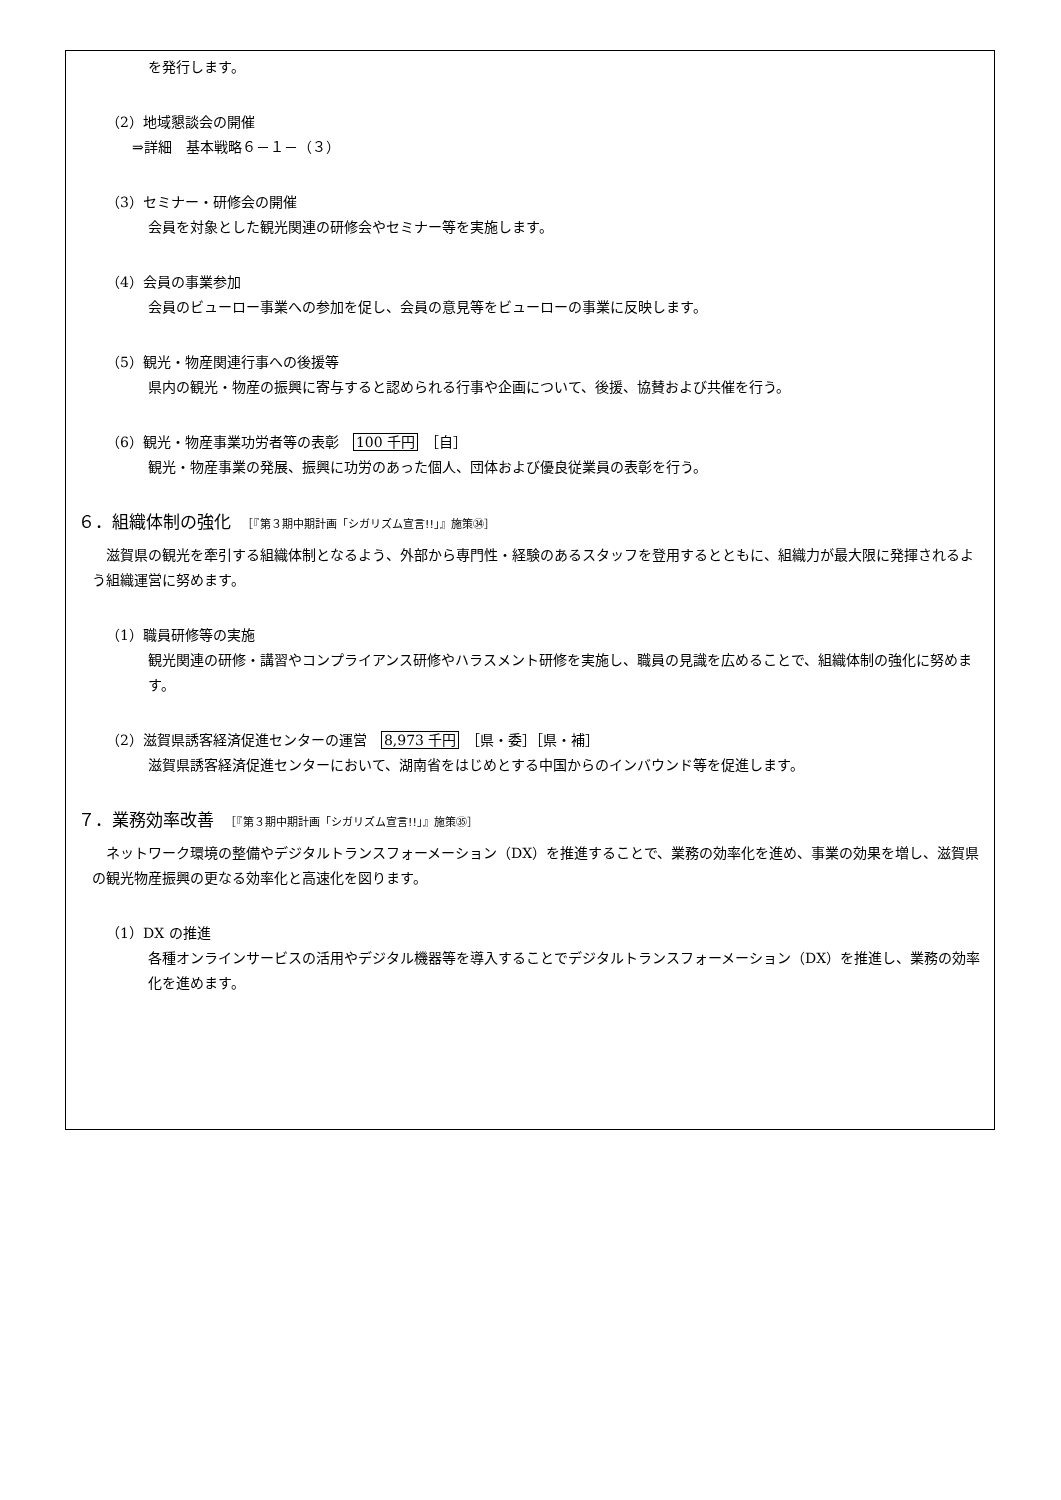を発行します。
（2）地域懇談会の開催
⇒詳細　基本戦略６－１－（３）
（3）セミナー・研修会の開催
会員を対象とした観光関連の研修会やセミナー等を実施します。
（4）会員の事業参加
会員のビューロー事業への参加を促し、会員の意見等をビューローの事業に反映します。
（5）観光・物産関連行事への後援等
県内の観光・物産の振興に寄与すると認められる行事や企画について、後援、協賛および共催を行う。
（6）観光・物産事業功労者等の表彰　100 千円　［自］
観光・物産事業の発展、振興に功労のあった個人、団体および優良従業員の表彰を行う。
６．組織体制の強化　［『第３期中期計画「シガリズム宣言!!」』施策㉞］
滋賀県の観光を牽引する組織体制となるよう、外部から専門性・経験のあるスタッフを登用するとともに、組織力が最大限に発揮されるよう組織運営に努めます。
（1）職員研修等の実施
観光関連の研修・講習やコンプライアンス研修やハラスメント研修を実施し、職員の見識を広めることで、組織体制の強化に努めます。
（2）滋賀県誘客経済促進センターの運営　8,973 千円　［県・委］［県・補］
滋賀県誘客経済促進センターにおいて、湖南省をはじめとする中国からのインバウンド等を促進します。
７．業務効率改善　［『第３期中期計画「シガリズム宣言!!」』施策㉟］
ネットワーク環境の整備やデジタルトランスフォーメーション（DX）を推進することで、業務の効率化を進め、事業の効果を増し、滋賀県の観光物産振興の更なる効率化と高速化を図ります。
（1）DX の推進
各種オンラインサービスの活用やデジタル機器等を導入することでデジタルトランスフォーメーション（DX）を推進し、業務の効率化を進めます。